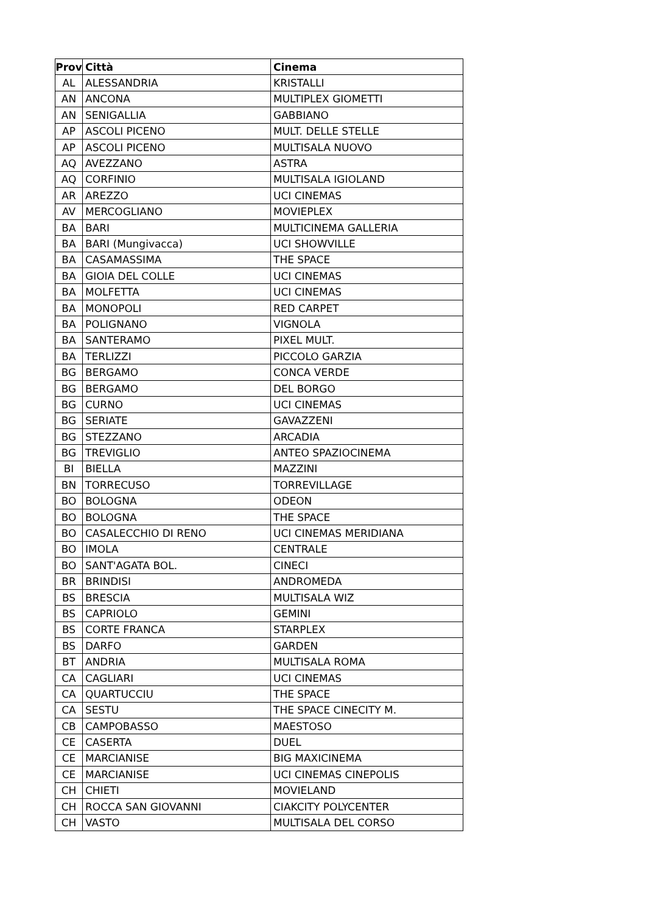| Prov | Città | Cinema |
| --- | --- | --- |
| AL | ALESSANDRIA | KRISTALLI |
| AN | ANCONA | MULTIPLEX GIOMETTI |
| AN | SENIGALLIA | GABBIANO |
| AP | ASCOLI PICENO | MULT. DELLE STELLE |
| AP | ASCOLI PICENO | MULTISALA NUOVO |
| AQ | AVEZZANO | ASTRA |
| AQ | CORFINIO | MULTISALA IGIOLAND |
| AR | AREZZO | UCI CINEMAS |
| AV | MERCOGLIANO | MOVIEPLEX |
| BA | BARI | MULTICINEMA GALLERIA |
| BA | BARI (Mungivacca) | UCI SHOWVILLE |
| BA | CASAMASSIMA | THE SPACE |
| BA | GIOIA DEL COLLE | UCI CINEMAS |
| BA | MOLFETTA | UCI CINEMAS |
| BA | MONOPOLI | RED CARPET |
| BA | POLIGNANO | VIGNOLA |
| BA | SANTERAMO | PIXEL MULT. |
| BA | TERLIZZI | PICCOLO GARZIA |
| BG | BERGAMO | CONCA VERDE |
| BG | BERGAMO | DEL BORGO |
| BG | CURNO | UCI CINEMAS |
| BG | SERIATE | GAVAZZENI |
| BG | STEZZANO | ARCADIA |
| BG | TREVIGLIO | ANTEO SPAZIOCINEMA |
| BI | BIELLA | MAZZINI |
| BN | TORRECUSO | TORREVILLAGE |
| BO | BOLOGNA | ODEON |
| BO | BOLOGNA | THE SPACE |
| BO | CASALECCHIO DI RENO | UCI CINEMAS MERIDIANA |
| BO | IMOLA | CENTRALE |
| BO | SANT'AGATA BOL. | CINECI |
| BR | BRINDISI | ANDROMEDA |
| BS | BRESCIA | MULTISALA WIZ |
| BS | CAPRIOLO | GEMINI |
| BS | CORTE FRANCA | STARPLEX |
| BS | DARFO | GARDEN |
| BT | ANDRIA | MULTISALA ROMA |
| CA | CAGLIARI | UCI CINEMAS |
| CA | QUARTUCCIU | THE SPACE |
| CA | SESTU | THE SPACE CINECITY M. |
| CB | CAMPOBASSO | MAESTOSO |
| CE | CASERTA | DUEL |
| CE | MARCIANISE | BIG MAXICINEMA |
| CE | MARCIANISE | UCI CINEMAS CINEPOLIS |
| CH | CHIETI | MOVIELAND |
| CH | ROCCA SAN GIOVANNI | CIAKCITY POLYCENTER |
| CH | VASTO | MULTISALA DEL CORSO |